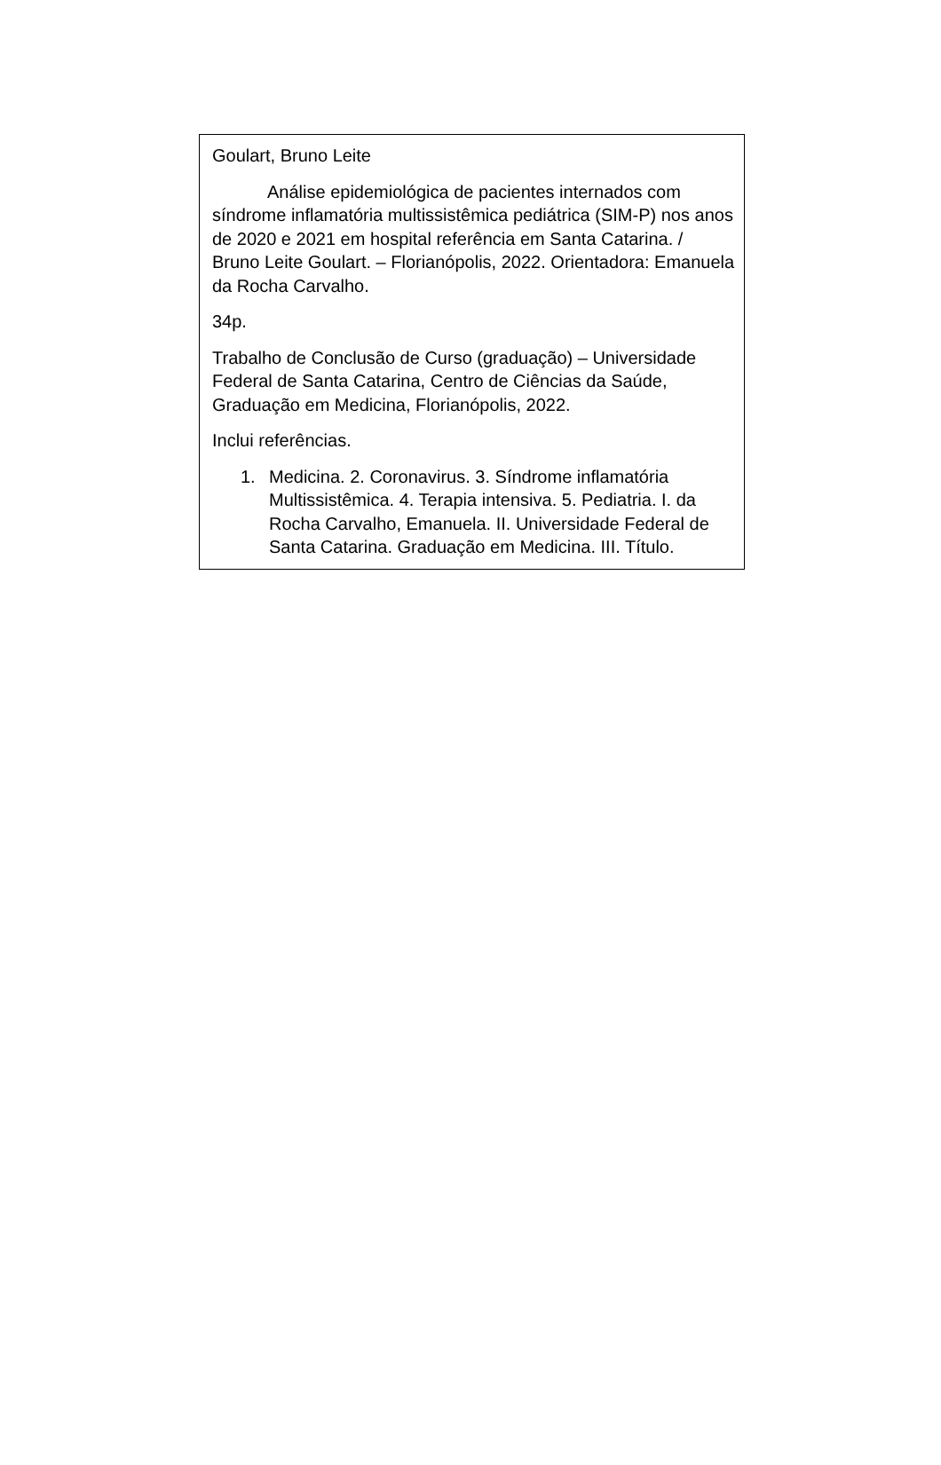Goulart, Bruno Leite
Análise epidemiológica de pacientes internados com síndrome inflamatória multissistêmica pediátrica (SIM-P) nos anos de 2020 e 2021 em hospital referência em Santa Catarina. / Bruno Leite Goulart. – Florianópolis, 2022. Orientadora: Emanuela da Rocha Carvalho.
34p.
Trabalho de Conclusão de Curso (graduação) – Universidade Federal de Santa Catarina, Centro de Ciências da Saúde, Graduação em Medicina, Florianópolis, 2022.
Inclui referências.
1. Medicina. 2. Coronavirus. 3. Síndrome inflamatória Multissistêmica. 4. Terapia intensiva. 5. Pediatria. I. da Rocha Carvalho, Emanuela. II. Universidade Federal de Santa Catarina. Graduação em Medicina. III. Título.